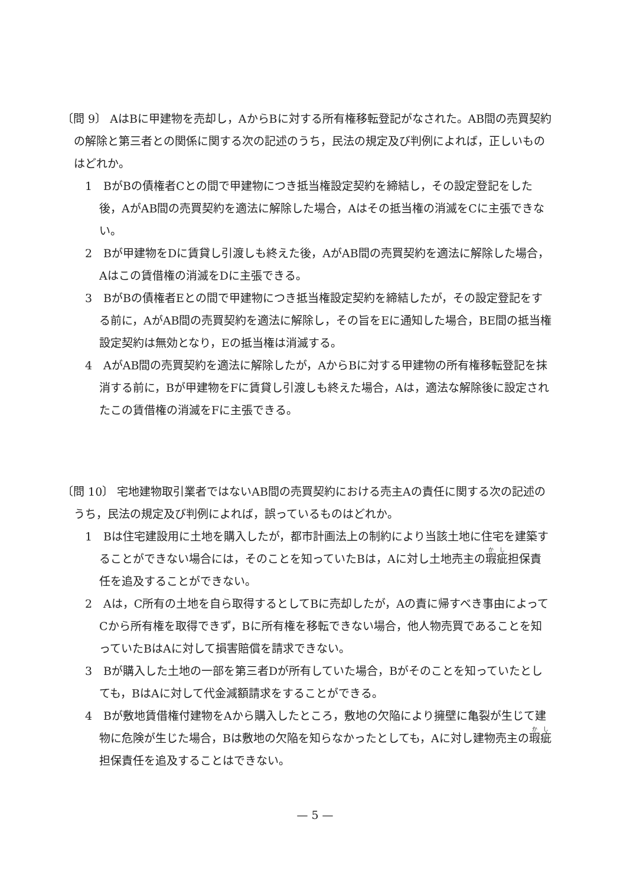〔問 9〕 AはBに甲建物を売却し，AからBに対する所有権移転登記がなされた。AB間の売買契約の解除と第三者との関係に関する次の記述のうち，民法の規定及び判例によれば，正しいものはどれか。
1　BがBの債権者Cとの間で甲建物につき抵当権設定契約を締結し，その設定登記をした後，AがAB間の売買契約を適法に解除した場合，Aはその抵当権の消滅をCに主張できない。
2　Bが甲建物をDに賃貸し引渡しも終えた後，AがAB間の売買契約を適法に解除した場合，Aはこの賃借権の消滅をDに主張できる。
3　BがBの債権者Eとの間で甲建物につき抵当権設定契約を締結したが，その設定登記をする前に，AがAB間の売買契約を適法に解除し，その旨をEに通知した場合，BE間の抵当権設定契約は無効となり，Eの抵当権は消滅する。
4　AがAB間の売買契約を適法に解除したが，AからBに対する甲建物の所有権移転登記を抹消する前に，Bが甲建物をFに賃貸し引渡しも終えた場合，Aは，適法な解除後に設定されたこの賃借権の消滅をFに主張できる。
〔問 10〕 宅地建物取引業者ではないAB間の売買契約における売主Aの責任に関する次の記述のうち，民法の規定及び判例によれば，誤っているものはどれか。
1　Bは住宅建設用に土地を購入したが，都市計画法上の制約により当該土地に住宅を建築することができない場合には，そのことを知っていたBは，Aに対し土地売主の瑕疵担保責任を追及することができない。
2　Aは，C所有の土地を自ら取得するとしてBに売却したが，Aの責に帰すべき事由によってCから所有権を取得できず，Bに所有権を移転できない場合，他人物売買であることを知っていたBはAに対して損害賠償を請求できない。
3　Bが購入した土地の一部を第三者Dが所有していた場合，Bがそのことを知っていたとしても，BはAに対して代金減額請求をすることができる。
4　Bが敷地賃借権付建物をAから購入したところ，敷地の欠陥により擁壁に亀裂が生じて建物に危険が生じた場合，Bは敷地の欠陥を知らなかったとしても，Aに対し建物売主の瑕疵担保責任を追及することはできない。
— 5 —